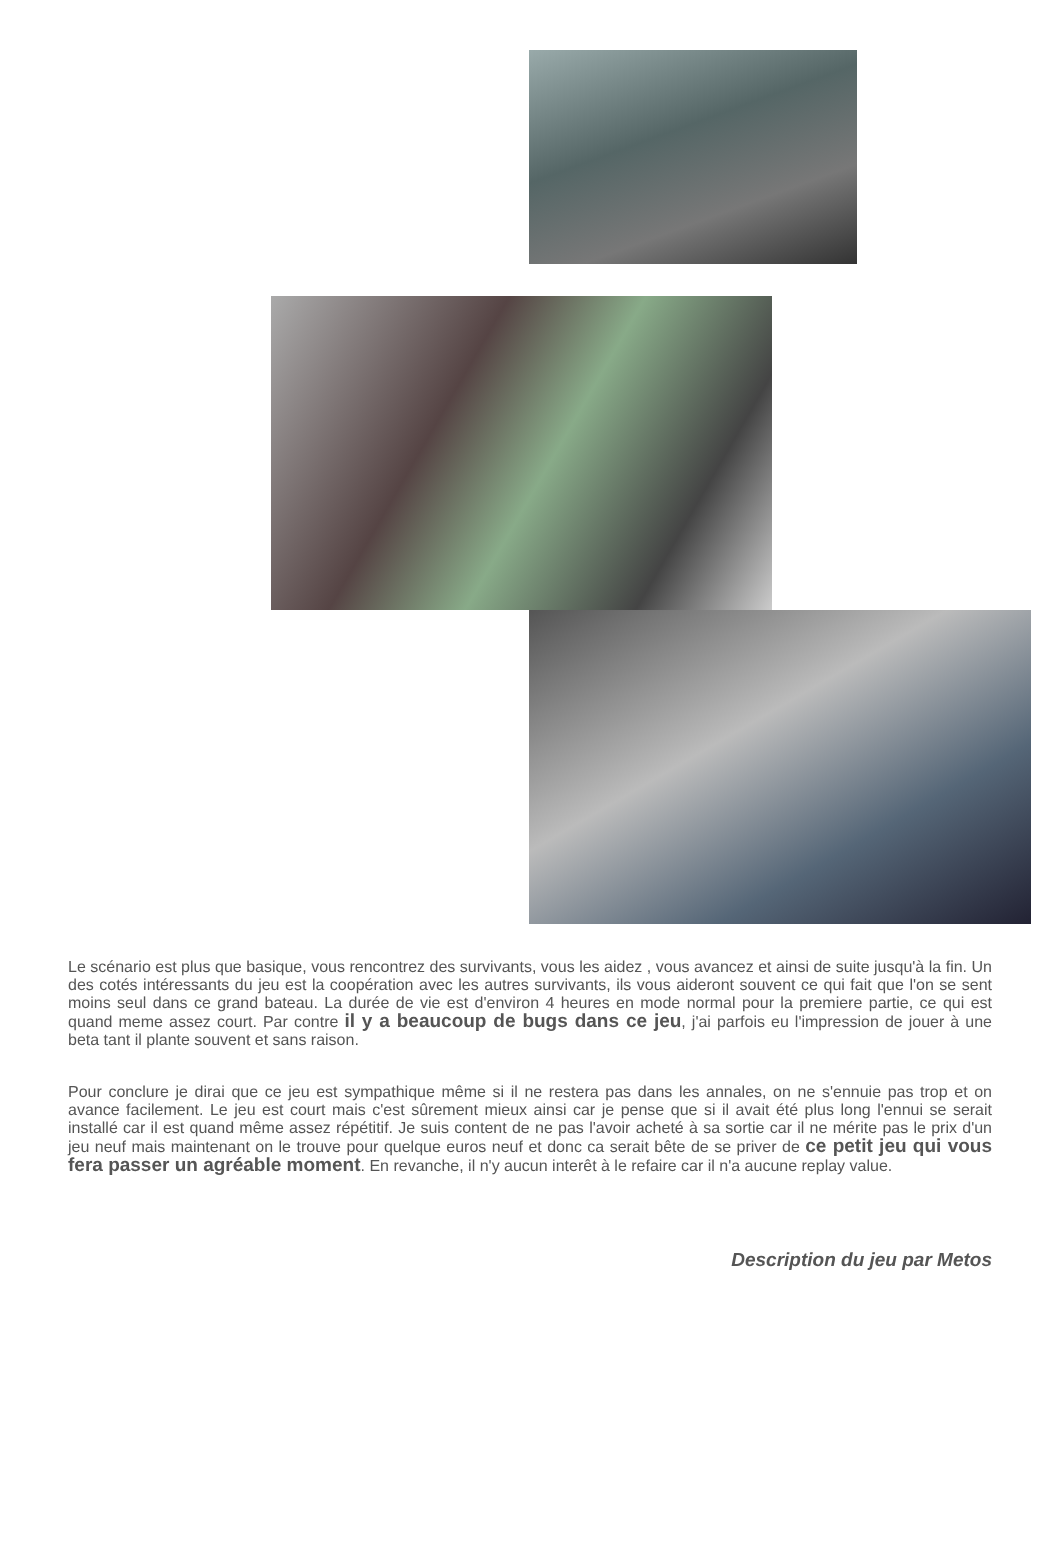Le scénario est plus que basique, vous rencontrez des survivants, vous les aidez , vous avancez et ainsi de suite jusqu'à la fin. Un des cotés intéressants du jeu est la coopération avec les autres survivants, ils vous aideront souvent ce qui fait que l'on se sent moins seul dans ce grand bateau. La durée de vie est d'environ 4 heures en mode normal pour la premiere partie, ce qui est quand meme assez court. Par contre il y a beaucoup de bugs dans ce jeu, j'ai parfois eu l'impression de jouer à une beta tant il plante souvent et sans raison.
Pour conclure je dirai que ce jeu est sympathique même si il ne restera pas dans les annales, on ne s'ennuie pas trop et on avance facilement. Le jeu est court mais c'est sûrement mieux ainsi car je pense que si il avait été plus long l'ennui se serait installé car il est quand même assez répétitif. Je suis content de ne pas l'avoir acheté à sa sortie car il ne mérite pas le prix d'un jeu neuf mais maintenant on le trouve pour quelque euros neuf et donc ca serait bête de se priver de ce petit jeu qui vous fera passer un agréable moment. En revanche, il n'y aucun interêt à le refaire car il n'a aucune replay value.
Description du jeu par Metos